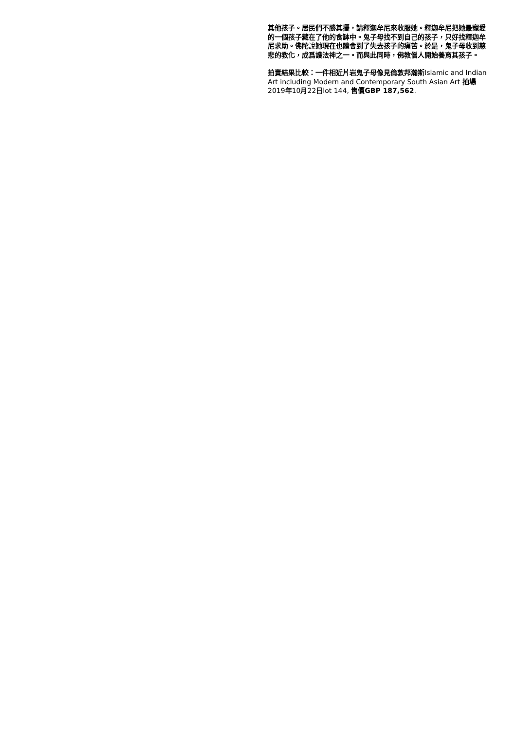其他孩子。居民們不勝其擾，請釋迦牟尼來收服她。釋迦牟尼把她最寵愛的一個孩子藏在了他的食缽中。鬼子母找不到自己的孩子，只好找釋迦牟尼求助。佛陀說她現在也體會到了失去孩子的痛苦。於是，鬼子母收到慈悲的教化，成爲護法神之一。而與此同時，佛教僧人開始養育其孩子。
拍賣結果比較：一件相近片岩鬼子母像見倫敦邦瀚斯Islamic and Indian Art including Modern and Contemporary South Asian Art 拍場2019年10月22日lot 144, 售價GBP 187,562.